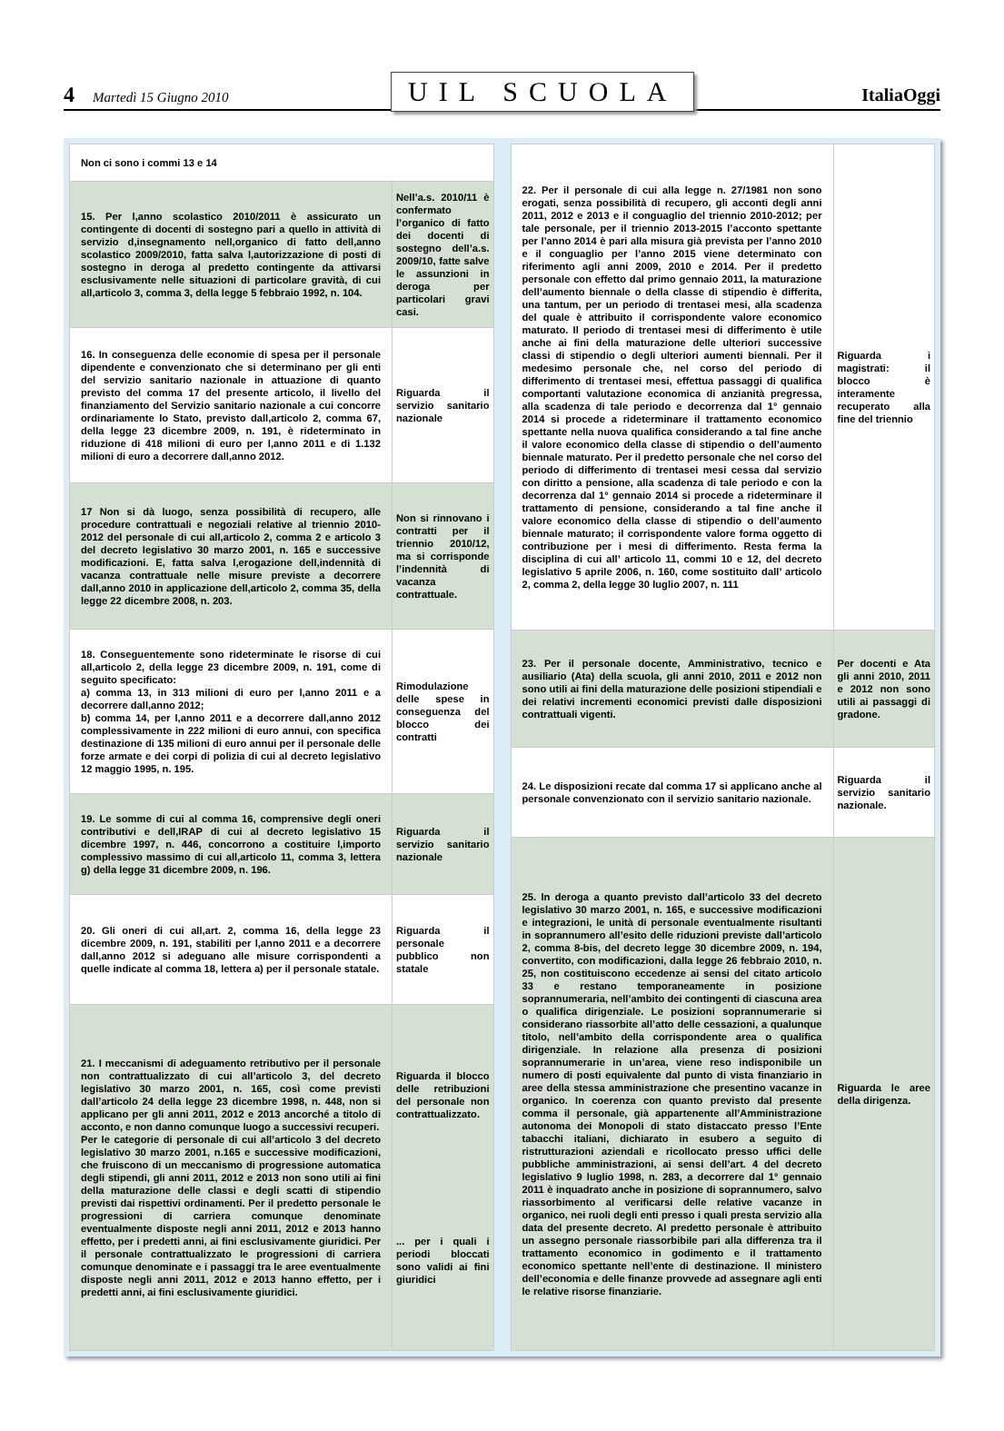4 Martedì 15 Giugno 2010
UIL SCUOLA
ItaliaOggi
| Non ci sono i commi 13 e 14 | |
| 15. Per l,anno scolastico 2010/2011 è assicurato un contingente di docenti di sostegno pari a quello in attività di servizio d,insegnamento nell,organico di fatto dell,anno scolastico 2009/2010, fatta salva l,autorizzazione di posti di sostegno in deroga al predetto contingente da attivarsi esclusivamente nelle situazioni di particolare gravità, di cui all,articolo 3, comma 3, della legge 5 febbraio 1992, n. 104. | Nell’a.s. 2010/11 è confermato l’organico di fatto dei docenti di sostegno dell’a.s. 2009/10, fatte salve le assunzioni in deroga per particolari gravi casi. |
| 16. In conseguenza delle economie di spesa per il personale dipendente e convenzionato che si determinano per gli enti del servizio sanitario nazionale in attuazione di quanto previsto del comma 17 del presente articolo, il livello del finanziamento del Servizio sanitario nazionale a cui concorre ordinariamente lo Stato, previsto dall,articolo 2, comma 67, della legge 23 dicembre 2009, n. 191, è rideterminato in riduzione di 418 milioni di euro per l,anno 2011 e di 1.132 milioni di euro a decorrere dall,anno 2012. | Riguarda il servizio sanitario nazionale |
| 17 Non si dà luogo, senza possibilità di recupero, alle procedure contrattuali e negoziali relative al triennio 2010-2012 del personale di cui all,articolo 2, comma 2 e articolo 3 del decreto legislativo 30 marzo 2001, n. 165 e successive modificazioni. E, fatta salva l,erogazione dell,indennità di vacanza contrattuale nelle misure previste a decorrere dall,anno 2010 in applicazione dell,articolo 2, comma 35, della legge 22 dicembre 2008, n. 203. | Non si rinnovano i contratti per il triennio 2010/12, ma si corrisponde l’indennità di vacanza contrattuale. |
| 18. Conseguentemente sono rideterminate le risorse di cui all,articolo 2, della legge 23 dicembre 2009, n. 191, come di seguito specificato: a) comma 13, in 313 milioni di euro per l,anno 2011 e a decorrere dall,anno 2012; b) comma 14, per l,anno 2011 e a decorrere dall,anno 2012 complessivamente in 222 milioni di euro annui, con specifica destinazione di 135 milioni di euro annui per il personale delle forze armate e dei corpi di polizia di cui al decreto legislativo 12 maggio 1995, n. 195. | Rimodulazione delle spese in conseguenza del blocco dei contratti |
| 19. Le somme di cui al comma 16, comprensive degli oneri contributivi e dell,IRAP di cui al decreto legislativo 15 dicembre 1997, n. 446, concorrono a costituire l,importo complessivo massimo di cui all,articolo 11, comma 3, lettera g) della legge 31 dicembre 2009, n. 196. | Riguarda il servizio sanitario nazionale |
| 20. Gli oneri di cui all,art. 2, comma 16, della legge 23 dicembre 2009, n. 191, stabiliti per l,anno 2011 e a decorrere dall,anno 2012 si adeguano alle misure corrispondenti a quelle indicate al comma 18, lettera a) per il personale statale. | Riguarda il personale pubblico non statale |
| 21. I meccanismi di adeguamento retributivo per il personale non contrattualizzato di cui all’articolo 3, del decreto legislativo 30 marzo 2001, n. 165, così come previsti dall’articolo 24 della legge 23 dicembre 1998, n. 448, non si applicano per gli anni 2011, 2012 e 2013 ancorché a titolo di acconto, e non danno comunque luogo a successivi recuperi. Per le categorie di personale di cui all’articolo 3 del decreto legislativo 30 marzo 2001, n.165 e successive modificazioni, che fruiscono di un meccanismo di progressione automatica degli stipendi, gli anni 2011, 2012 e 2013 non sono utili ai fini della maturazione delle classi e degli scatti di stipendio previsti dai rispettivi ordinamenti. Per il predetto personale le progressioni di carriera comunque denominate eventualmente disposte negli anni 2011, 2012 e 2013 hanno effetto, per i predetti anni, ai fini esclusivamente giuridici. Per il personale contrattualizzato le progressioni di carriera comunque denominate e i passaggi tra le aree eventualmente disposte negli anni 2011, 2012 e 2013 hanno effetto, per i predetti anni, ai fini esclusivamente giuridici. | Riguarda il blocco delle retribuzioni del personale non contrattualizzato. ... per i quali i periodi bloccati sono validi ai fini giuridici |
| 22. Per il personale di cui alla legge n. 27/1981 non sono erogati, senza possibilità di recupero, gli acconti degli anni 2011, 2012 e 2013 e il conguaglio del triennio 2010-2012; per tale personale, per il triennio 2013-2015 l’acconto spettante per l’anno 2014 è pari alla misura già prevista per l’anno 2010 e il conguaglio per l’anno 2015 viene determinato con riferimento agli anni 2009, 2010 e 2014. Per il predetto personale con effetto dal primo gennaio 2011, la maturazione dell’aumento biennale o della classe di stipendio è differita, una tantum, per un periodo di trentasei mesi, alla scadenza del quale è attribuito il corrispondente valore economico maturato. Il periodo di trentasei mesi di differimento è utile anche ai fini della maturazione delle ulteriori successive classi di stipendio o degli ulteriori aumenti biennali. Per il medesimo personale che, nel corso del periodo di differimento di trentasei mesi, effettua passaggi di qualifica comportanti valutazione economica di anzianità pregressa, alla scadenza di tale periodo e decorrenza dal 1° gennaio 2014 si procede a rideterminare il trattamento economico spettante nella nuova qualifica considerando a tal fine anche il valore economico della classe di stipendio o dell’aumento biennale maturato. Per il predetto personale che nel corso del periodo di differimento di trentasei mesi cessa dal servizio con diritto a pensione, alla scadenza di tale periodo e con la decorrenza dal 1° gennaio 2014 si procede a rideterminare il trattamento di pensione, considerando a tal fine anche il valore economico della classe di stipendio o dell’aumento biennale maturato; il corrispondente valore forma oggetto di contribuzione per i mesi di differimento. Resta ferma la disciplina di cui all’ articolo 11, commi 10 e 12, del decreto legislativo 5 aprile 2006, n. 160, come sostituito dall’ articolo 2, comma 2, della legge 30 luglio 2007, n. 111 | Riguarda i magistrati: il blocco è interamente recuperato alla fine del triennio |
| 23. Per il personale docente, Amministrativo, tecnico e ausiliario (Ata) della scuola, gli anni 2010, 2011 e 2012 non sono utili ai fini della maturazione delle posizioni stipendiali e dei relativi incrementi economici previsti dalle disposizioni contrattuali vigenti. | Per docenti e Ata gli anni 2010, 2011 e 2012 non sono utili ai passaggi di gradone. |
| 24. Le disposizioni recate dal comma 17 si applicano anche al personale convenzionato con il servizio sanitario nazionale. | Riguarda il servizio sanitario nazionale. |
| 25. In deroga a quanto previsto dall’articolo 33 del decreto legislativo 30 marzo 2001, n. 165, e successive modificazioni e integrazioni, le unità di personale eventualmente risultanti in soprannumero all’esito delle riduzioni previste dall’articolo 2, comma 8-bis, del decreto legge 30 dicembre 2009, n. 194, convertito, con modificazioni, dalla legge 26 febbraio 2010, n. 25, non costituiscono eccedenze ai sensi del citato articolo 33 e restano temporaneamente in posizione soprannumeraria, nell’ambito dei contingenti di ciascuna area o qualifica dirigenziale. Le posizioni soprannumerarie si considerano riassorbite all’atto delle cessazioni, a qualunque titolo, nell’ambito della corrispondente area o qualifica dirigenziale. In relazione alla presenza di posizioni soprannumerarie in un’area, viene reso indisponibile un numero di posti equivalente dal punto di vista finanziario in aree della stessa amministrazione che presentino vacanze in organico. In coerenza con quanto previsto dal presente comma il personale, già appartenente all’Amministrazione autonoma dei Monopoli di stato distaccato presso l’Ente tabacchi italiani, dichiarato in esubero a seguito di ristrutturazioni aziendali e ricollocato presso uffici delle pubbliche amministrazioni, ai sensi dell’art. 4 del decreto legislativo 9 luglio 1998, n. 283, a decorrere dal 1° gennaio 2011 è inquadrato anche in posizione di soprannumero, salvo riassorbimento al verificarsi delle relative vacanze in organico, nei ruoli degli enti presso i quali presta servizio alla data del presente decreto. Al predetto personale è attribuito un assegno personale riassorbibile pari alla differenza tra il trattamento economico in godimento e il trattamento economico spettante nell’ente di destinazione. Il ministero dell’economia e delle finanze provvede ad assegnare agli enti le relative risorse finanziarie. | Riguarda le aree della dirigenza. |